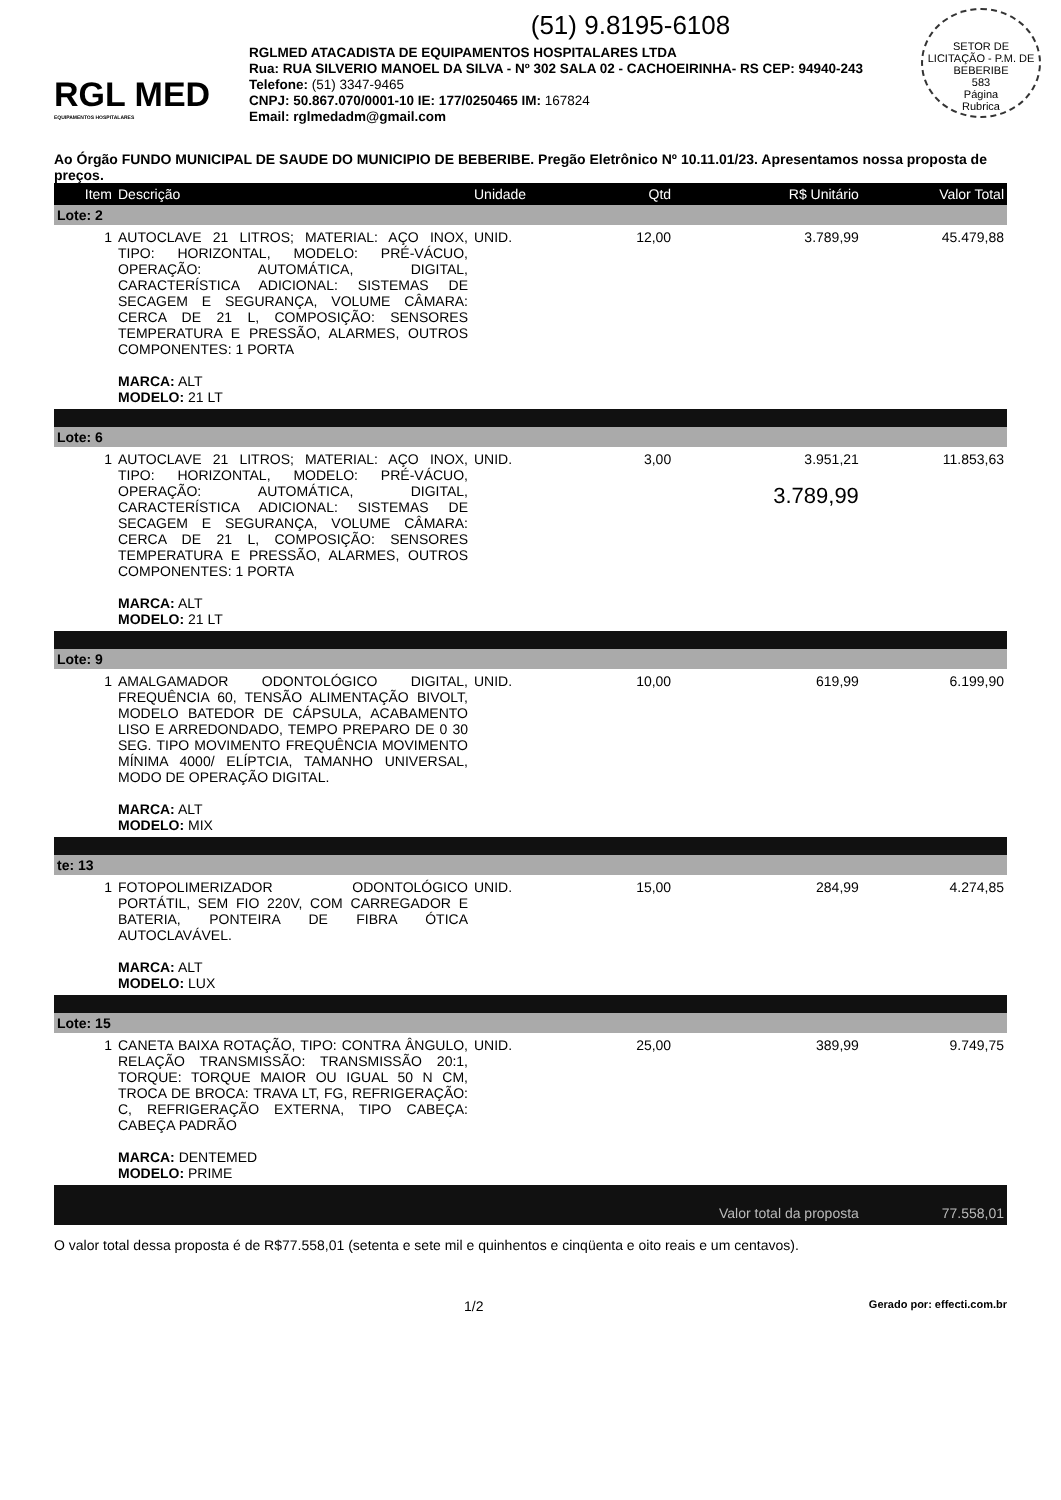(51) 9.8195-6108
SETOR DE LICITAÇÃO - P.M. DE BEBERIBE
583
Página
Rubrica
RGL MED
EQUIPAMENTOS HOSPITALARES
RGLMED ATACADISTA DE EQUIPAMENTOS HOSPITALARES LTDA
Rua: RUA SILVERIO MANOEL DA SILVA - Nº 302 SALA 02 - CACHOEIRINHA- RS CEP: 94940-243
Telefone: (51) 3347-9465
CNPJ: 50.867.070/0001-10 IE: 177/0250465 IM: 167824
Email: rglmedadm@gmail.com
Ao Órgão FUNDO MUNICIPAL DE SAUDE DO MUNICIPIO DE BEBERIBE. Pregão Eletrônico Nº 10.11.01/23. Apresentamos nossa proposta de preços.
| Item | Descrição | Unidade | Qtd | R$ Unitário | Valor Total |
| --- | --- | --- | --- | --- | --- |
| Lote: 2 | | | | | |
| 1 | AUTOCLAVE 21 LITROS; MATERIAL: AÇO INOX, TIPO: HORIZONTAL, MODELO: PRÉ-VÁCUO, OPERAÇÃO: AUTOMÁTICA, DIGITAL, CARACTERÍSTICA ADICIONAL: SISTEMAS DE SECAGEM E SEGURANÇA, VOLUME CÂMARA: CERCA DE 21 L, COMPOSIÇÃO: SENSORES TEMPERATURA E PRESSÃO, ALARMES, OUTROS COMPONENTES: 1 PORTA MARCA: ALT MODELO: 21 LT | UNID. | 12,00 | 3.789,99 | 45.479,88 |
| Lote: 6 | | | | | |
| 1 | AUTOCLAVE 21 LITROS; MATERIAL: AÇO INOX, TIPO: HORIZONTAL, MODELO: PRÉ-VÁCUO, OPERAÇÃO: AUTOMÁTICA, DIGITAL, CARACTERÍSTICA ADICIONAL: SISTEMAS DE SECAGEM E SEGURANÇA, VOLUME CÂMARA: CERCA DE 21 L, COMPOSIÇÃO: SENSORES TEMPERATURA E PRESSÃO, ALARMES, OUTROS COMPONENTES: 1 PORTA MARCA: ALT MODELO: 21 LT | UNID. | 3,00 | 3.951,21 3.789,99 | 11.853,63 |
| Lote: 9 | | | | | |
| 1 | AMALGAMADOR ODONTOLÓGICO DIGITAL, FREQUÊNCIA 60, TENSÃO ALIMENTAÇÃO BIVOLT, MODELO BATEDOR DE CÁPSULA, ACABAMENTO LISO E ARREDONDADO, TEMPO PREPARO DE 0 30 SEG. TIPO MOVIMENTO FREQUÊNCIA MOVIMENTO MÍNIMA 4000/ ELÍPTCIA, TAMANHO UNIVERSAL, MODO DE OPERAÇÃO DIGITAL. MARCA: ALT MODELO: MIX | UNID. | 10,00 | 619,99 | 6.199,90 |
| te: 13 | | | | | |
| 1 | FOTOPOLIMERIZADOR ODONTOLÓGICO PORTÁTIL, SEM FIO 220V, COM CARREGADOR E BATERIA, PONTEIRA DE FIBRA ÓTICA AUTOCLAVÁVEL. MARCA: ALT MODELO: LUX | UNID. | 15,00 | 284,99 | 4.274,85 |
| Lote: 15 | | | | | |
| 1 | CANETA BAIXA ROTAÇÃO, TIPO: CONTRA ÂNGULO, RELAÇÃO TRANSMISSÃO: TRANSMISSÃO 20:1, TORQUE: TORQUE MAIOR OU IGUAL 50 N CM, TROCA DE BROCA: TRAVA LT, FG, REFRIGERAÇÃO: C, REFRIGERAÇÃO EXTERNA, TIPO CABEÇA: CABEÇA PADRÃO MARCA: DENTEMED MODELO: PRIME | UNID. | 25,00 | 389,99 | 9.749,75 |
| Valor total da proposta | | | | | 77.558,01 |
O valor total dessa proposta é de R$77.558,01 (setenta e sete mil e quinhentos e cinqüenta e oito reais e um centavos).
1/2 Gerado por: effecti.com.br